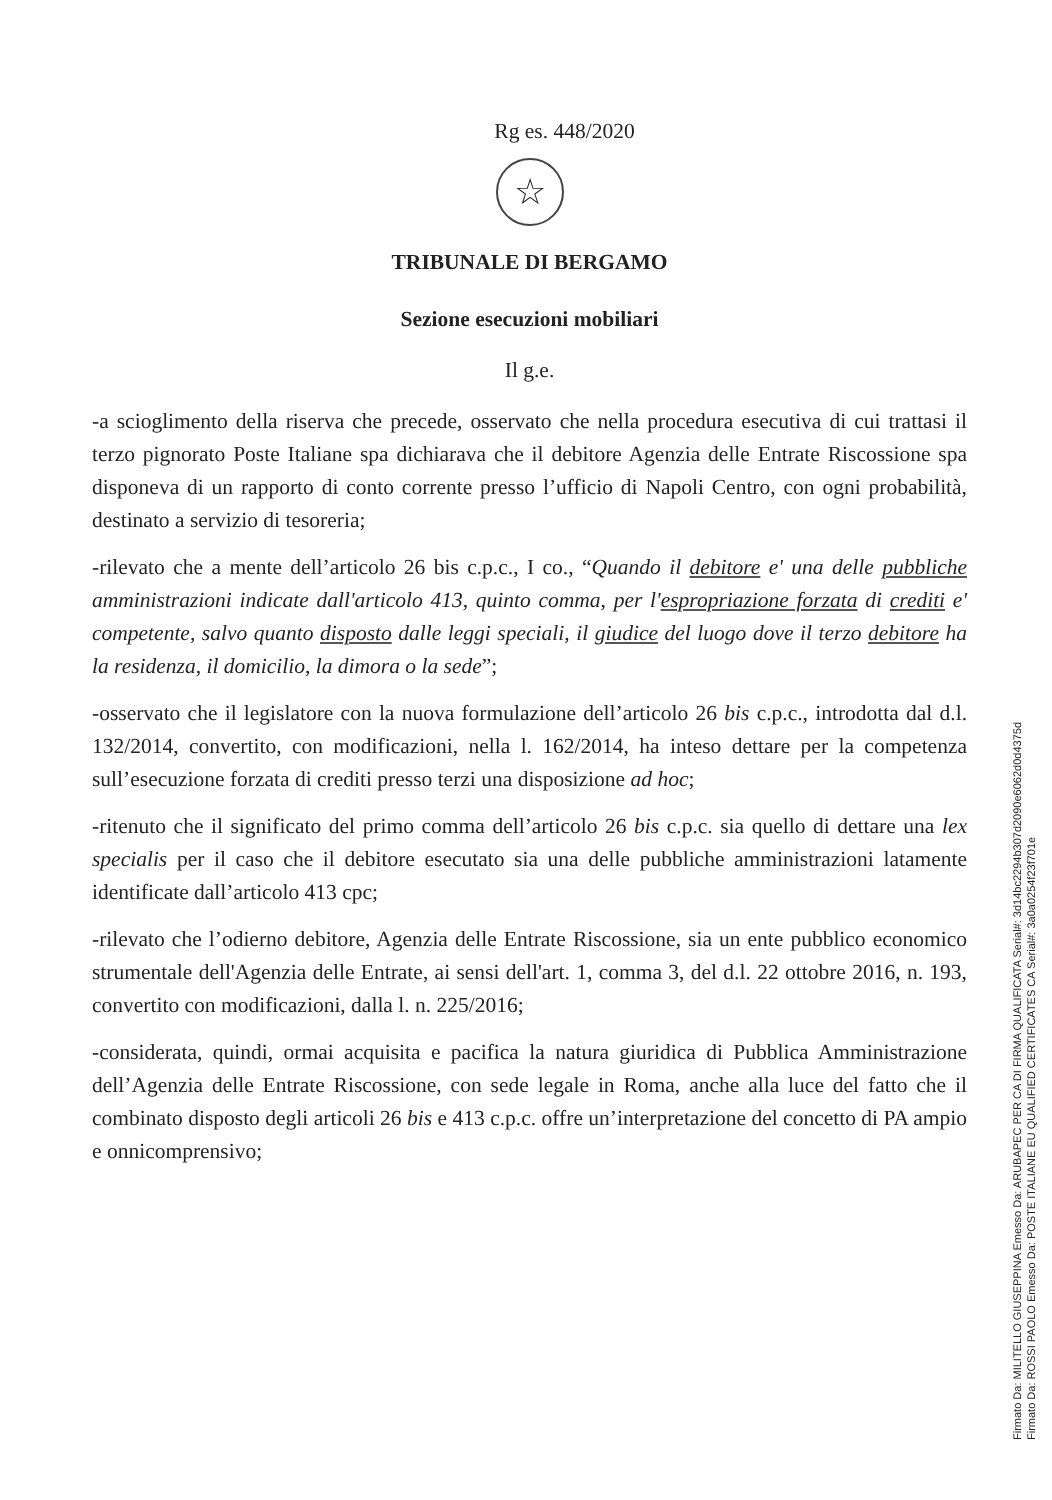Rg es. 448/2020
☆
TRIBUNALE DI BERGAMO
Sezione esecuzioni mobiliari
Il g.e.
-a scioglimento della riserva che precede, osservato che nella procedura esecutiva di cui trattasi il terzo pignorato Poste Italiane spa dichiarava che il debitore Agenzia delle Entrate Riscossione spa disponeva di un rapporto di conto corrente presso l’ufficio di Napoli Centro, con ogni probabilità, destinato a servizio di tesoreria;
-rilevato che a mente dell’articolo 26 bis c.p.c., I co., “Quando il debitore e' una delle pubbliche amministrazioni indicate dall'articolo 413, quinto comma, per l'espropriazione forzata di crediti e' competente, salvo quanto disposto dalle leggi speciali, il giudice del luogo dove il terzo debitore ha la residenza, il domicilio, la dimora o la sede”;
-osservato che il legislatore con la nuova formulazione dell’articolo 26 bis c.p.c., introdotta dal d.l. 132/2014, convertito, con modificazioni, nella l. 162/2014, ha inteso dettare per la competenza sull’esecuzione forzata di crediti presso terzi una disposizione ad hoc;
-ritenuto che il significato del primo comma dell’articolo 26 bis c.p.c. sia quello di dettare una lex specialis per il caso che il debitore esecutato sia una delle pubbliche amministrazioni latamente identificate dall’articolo 413 cpc;
-rilevato che l’odierno debitore, Agenzia delle Entrate Riscossione, sia un ente pubblico economico strumentale dell'Agenzia delle Entrate, ai sensi dell'art. 1, comma 3, del d.l. 22 ottobre 2016, n. 193, convertito con modificazioni, dalla l. n. 225/2016;
-considerata, quindi, ormai acquisita e pacifica la natura giuridica di Pubblica Amministrazione dell’Agenzia delle Entrate Riscossione, con sede legale in Roma, anche alla luce del fatto che il combinato disposto degli articoli 26 bis e 413 c.p.c. offre un’interpretazione del concetto di PA ampio e onnicomprensivo;
Firmato Da: MILITELLO GIUSEPPINA Emesso Da: ARUBAPEC PER CA DI FIRMA QUALIFICATA Serial#: 3d14bc2294b307d2090e6062d0d4375d
Firmato Da: ROSSI PAOLO Emesso Da: POSTE ITALIANE EU QUALIFIED CERTIFICATES CA Serial#: 3a0a0254f23f701e